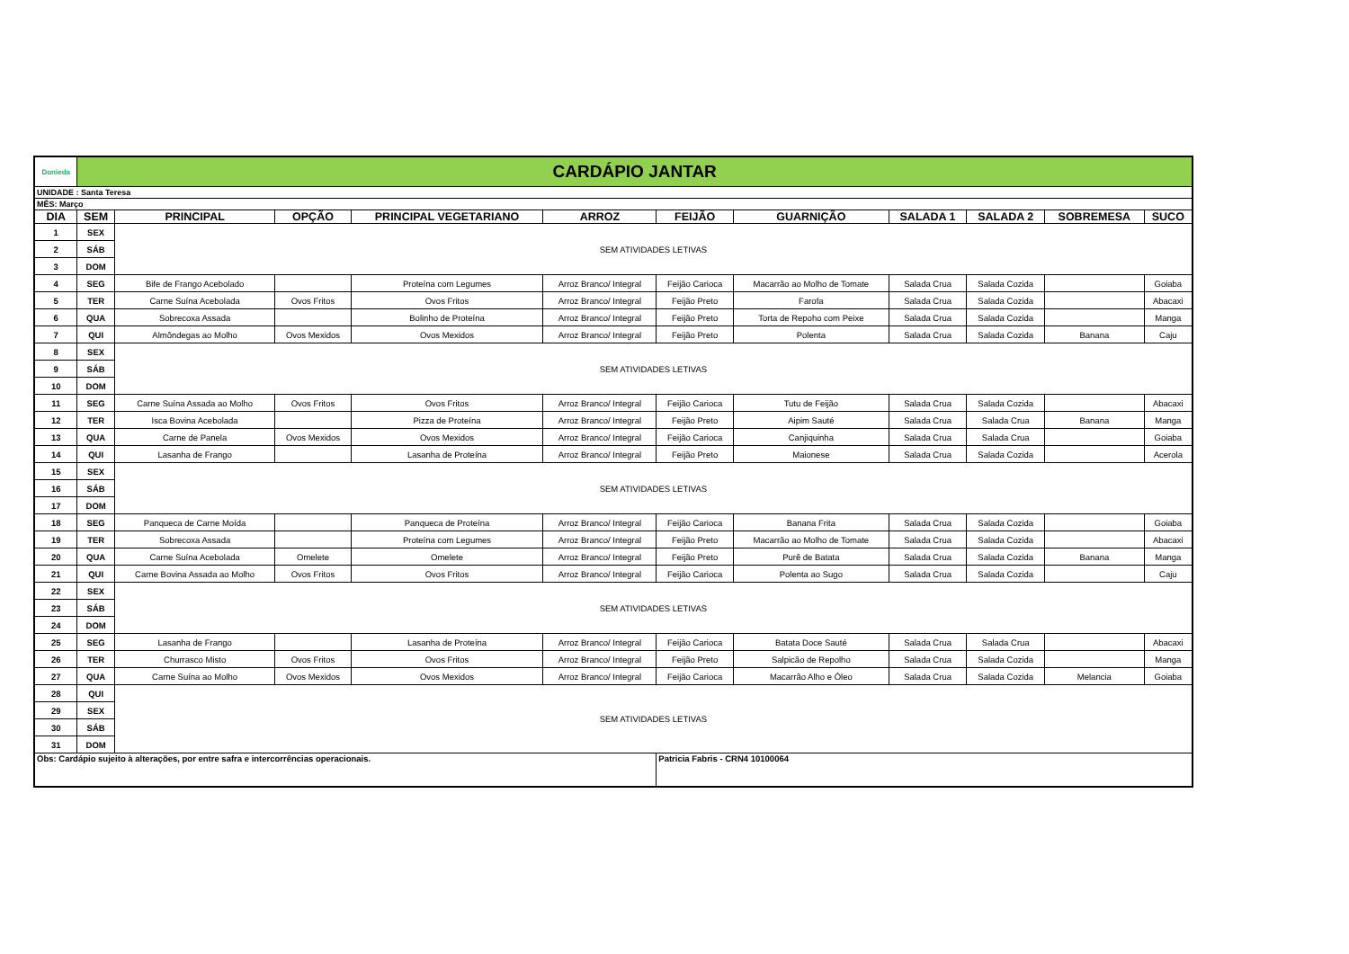| Donieda | CARDÁPIO JANTAR | | | | | | | | | | |
| UNIDADE : Santa Teresa | | | | | | | | | | | |
| MÊS: Março | | | | | | | | | | | |
| DIA | SEM | PRINCIPAL | OPÇÃO | PRINCIPAL VEGETARIANO | ARROZ | FEIJÃO | GUARNIÇÃO | SALADA 1 | SALADA 2 | SOBREMESA | SUCO |
| 1 | SEX | SEM ATIVIDADES LETIVAS | | | | | | | | | |
| 2 | SÁB | | | | | | | | | | |
| 3 | DOM | | | | | | | | | | |
| 4 | SEG | Bife de Frango Acebolado | | Proteína com Legumes | Arroz Branco/ Integral | Feijão Carioca | Macarrão ao Molho de Tomate | Salada Crua | Salada Cozida | | Goiaba |
| 5 | TER | Carne Suína Acebolada | Ovos Fritos | Ovos Fritos | Arroz Branco/ Integral | Feijão Preto | Farofa | Salada Crua | Salada Cozida | | Abacaxi |
| 6 | QUA | Sobrecoxa Assada | | Bolinho de Proteína | Arroz Branco/ Integral | Feijão Preto | Torta de Repoho com Peixe | Salada Crua | Salada Cozida | | Manga |
| 7 | QUI | Almôndegas ao Molho | Ovos Mexidos | Ovos Mexidos | Arroz Branco/ Integral | Feijão Preto | Polenta | Salada Crua | Salada Cozida | Banana | Caju |
| 8 | SEX | SEM ATIVIDADES LETIVAS | | | | | | | | | |
| 9 | SÁB | | | | | | | | | | |
| 10 | DOM | | | | | | | | | | |
| 11 | SEG | Carne Suína Assada ao Molho | Ovos Fritos | Ovos Fritos | Arroz Branco/ Integral | Feijão Carioca | Tutu de Feijão | Salada Crua | Salada Cozida | | Abacaxi |
| 12 | TER | Isca Bovina Acebolada | | Pizza de Proteína | Arroz Branco/ Integral | Feijão Preto | Aipim Sauté | Salada Crua | Salada Crua | Banana | Manga |
| 13 | QUA | Carne de Panela | Ovos Mexidos | Ovos Mexidos | Arroz Branco/ Integral | Feijão Carioca | Canjiquinha | Salada Crua | Salada Crua | | Goiaba |
| 14 | QUI | Lasanha de Frango | | Lasanha de Proteína | Arroz Branco/ Integral | Feijão Preto | Maionese | Salada Crua | Salada Cozida | | Acerola |
| 15 | SEX | SEM ATIVIDADES LETIVAS | | | | | | | | | |
| 16 | SÁB | | | | | | | | | | |
| 17 | DOM | | | | | | | | | | |
| 18 | SEG | Panqueca de Carne Moída | | Panqueca de Proteína | Arroz Branco/ Integral | Feijão Carioca | Banana Frita | Salada Crua | Salada Cozida | | Goiaba |
| 19 | TER | Sobrecoxa Assada | | Proteína com Legumes | Arroz Branco/ Integral | Feijão Preto | Macarrão ao Molho de Tomate | Salada Crua | Salada Cozida | | Abacaxi |
| 20 | QUA | Carne Suína Acebolada | Omelete | Omelete | Arroz Branco/ Integral | Feijão Preto | Purê de Batata | Salada Crua | Salada Cozida | Banana | Manga |
| 21 | QUI | Carne Bovina Assada ao Molho | Ovos Fritos | Ovos Fritos | Arroz Branco/ Integral | Feijão Carioca | Polenta ao Sugo | Salada Crua | Salada Cozida | | Caju |
| 22 | SEX | SEM ATIVIDADES LETIVAS | | | | | | | | | |
| 23 | SÁB | | | | | | | | | | |
| 24 | DOM | | | | | | | | | | |
| 25 | SEG | Lasanha de Frango | | Lasanha de Proteína | Arroz Branco/ Integral | Feijão Carioca | Batata Doce Sauté | Salada Crua | Salada Crua | | Abacaxi |
| 26 | TER | Churrasco Misto | Ovos Fritos | Ovos Fritos | Arroz Branco/ Integral | Feijão Preto | Salpicão de Repolho | Salada Crua | Salada Cozida | | Manga |
| 27 | QUA | Carne Suína ao Molho | Ovos Mexidos | Ovos Mexidos | Arroz Branco/ Integral | Feijão Carioca | Macarrão Alho e Óleo | Salada Crua | Salada Cozida | Melancia | Goiaba |
| 28 | QUI | SEM ATIVIDADES LETIVAS | | | | | | | | | |
| 29 | SEX | | | | | | | | | | |
| 30 | SÁB | | | | | | | | | | |
| 31 | DOM | | | | | | | | | | |
| Obs: Cardápio sujeito à alterações, por entre safra e intercorrências operacionais. | | | | | | Patricia Fabris - CRN4 10100064 | | | | | |